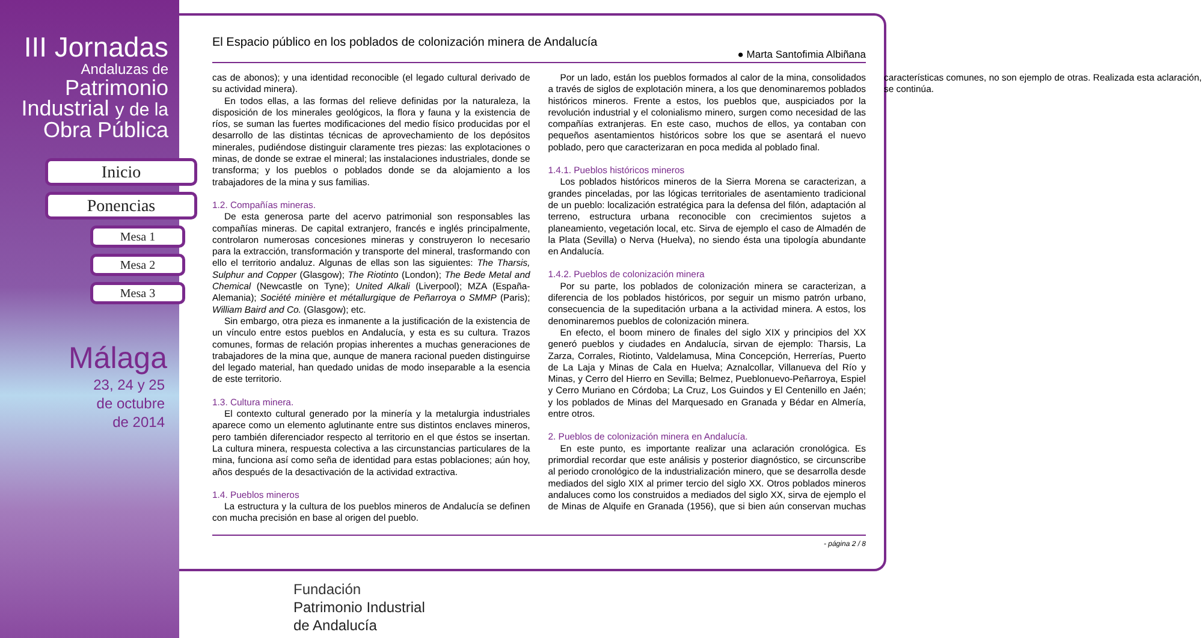III Jornadas
Andaluzas de
Patrimonio
Industrial y de la
Obra Pública
Inicio
Ponencias
Mesa 1
Mesa 2
Mesa 3
Málaga
23, 24 y 25
de octubre
de 2014
El Espacio público en los poblados de colonización minera de Andalucía
● Marta Santofimia Albiñana
cas de abonos); y una identidad reconocible (el legado cultural derivado de su actividad minera).
En todos ellas, a las formas del relieve definidas por la naturaleza, la disposición de los minerales geológicos, la flora y fauna y la existencia de ríos, se suman las fuertes modificaciones del medio físico producidas por el desarrollo de las distintas técnicas de aprovechamiento de los depósitos minerales, pudiéndose distinguir claramente tres piezas: las explotaciones o minas, de donde se extrae el mineral; las instalaciones industriales, donde se transforma; y los pueblos o poblados donde se da alojamiento a los trabajadores de la mina y sus familias.
1.2. Compañías mineras.
De esta generosa parte del acervo patrimonial son responsables las compañías mineras. De capital extranjero, francés e inglés principalmente, controlaron numerosas concesiones mineras y construyeron lo necesario para la extracción, transformación y transporte del mineral, trasformando con ello el territorio andaluz. Algunas de ellas son las siguientes: The Tharsis, Sulphur and Copper (Glasgow); The Riotinto (London); The Bede Metal and Chemical (Newcastle on Tyne); United Alkali (Liverpool); MZA (España-Alemania); Société minière et métallurgique de Peñarroya o SMMP (Paris); William Baird and Co. (Glasgow); etc.
Sin embargo, otra pieza es inmanente a la justificación de la existencia de un vínculo entre estos pueblos en Andalucía, y esta es su cultura. Trazos comunes, formas de relación propias inherentes a muchas generaciones de trabajadores de la mina que, aunque de manera racional pueden distinguirse del legado material, han quedado unidas de modo inseparable a la esencia de este territorio.
1.3. Cultura minera.
El contexto cultural generado por la minería y la metalurgia industriales aparece como un elemento aglutinante entre sus distintos enclaves mineros, pero también diferenciador respecto al territorio en el que éstos se insertan. La cultura minera, respuesta colectiva a las circunstancias particulares de la mina, funciona así como seña de identidad para estas poblaciones; aún hoy, años después de la desactivación de la actividad extractiva.
1.4. Pueblos mineros
La estructura y la cultura de los pueblos mineros de Andalucía se definen con mucha precisión en base al origen del pueblo.
Por un lado, están los pueblos formados al calor de la mina, consolidados a través de siglos de explotación minera, a los que denominaremos poblados históricos mineros. Frente a estos, los pueblos que, auspiciados por la revolución industrial y el colonialismo minero, surgen como necesidad de las compañías extranjeras. En este caso, muchos de ellos, ya contaban con pequeños asentamientos históricos sobre los que se asentará el nuevo poblado, pero que caracterizaran en poca medida al poblado final.
1.4.1. Pueblos históricos mineros
Los poblados históricos mineros de la Sierra Morena se caracterizan, a grandes pinceladas, por las lógicas territoriales de asentamiento tradicional de un pueblo: localización estratégica para la defensa del filón, adaptación al terreno, estructura urbana reconocible con crecimientos sujetos a planeamiento, vegetación local, etc. Sirva de ejemplo el caso de Almadén de la Plata (Sevilla) o Nerva (Huelva), no siendo ésta una tipología abundante en Andalucía.
1.4.2. Pueblos de colonización minera
Por su parte, los poblados de colonización minera se caracterizan, a diferencia de los poblados históricos, por seguir un mismo patrón urbano, consecuencia de la supeditación urbana a la actividad minera. A estos, los denominaremos pueblos de colonización minera.
En efecto, el boom minero de finales del siglo XIX y principios del XX generó pueblos y ciudades en Andalucía, sirvan de ejemplo: Tharsis, La Zarza, Corrales, Riotinto, Valdelamusa, Mina Concepción, Herrerías, Puerto de La Laja y Minas de Cala en Huelva; Aznalcollar, Villanueva del Río y Minas, y Cerro del Hierro en Sevilla; Belmez, Pueblonuevo-Peñarroya, Espiel y Cerro Muriano en Córdoba; La Cruz, Los Guindos y El Centenillo en Jaén; y los poblados de Minas del Marquesado en Granada y Bédar en Almería, entre otros.
2. Pueblos de colonización minera en Andalucía.
En este punto, es importante realizar una aclaración cronológica. Es primordial recordar que este análisis y posterior diagnóstico, se circunscribe al periodo cronológico de la industrialización minero, que se desarrolla desde mediados del siglo XIX al primer tercio del siglo XX. Otros poblados mineros andaluces como los construidos a mediados del siglo XX, sirva de ejemplo el de Minas de Alquife en Granada (1956), que si bien aún conservan muchas características comunes, no son ejemplo de otras. Realizada esta aclaración, se continúa.
- página 2 / 8
Fundación
Patrimonio Industrial
de Andalucía